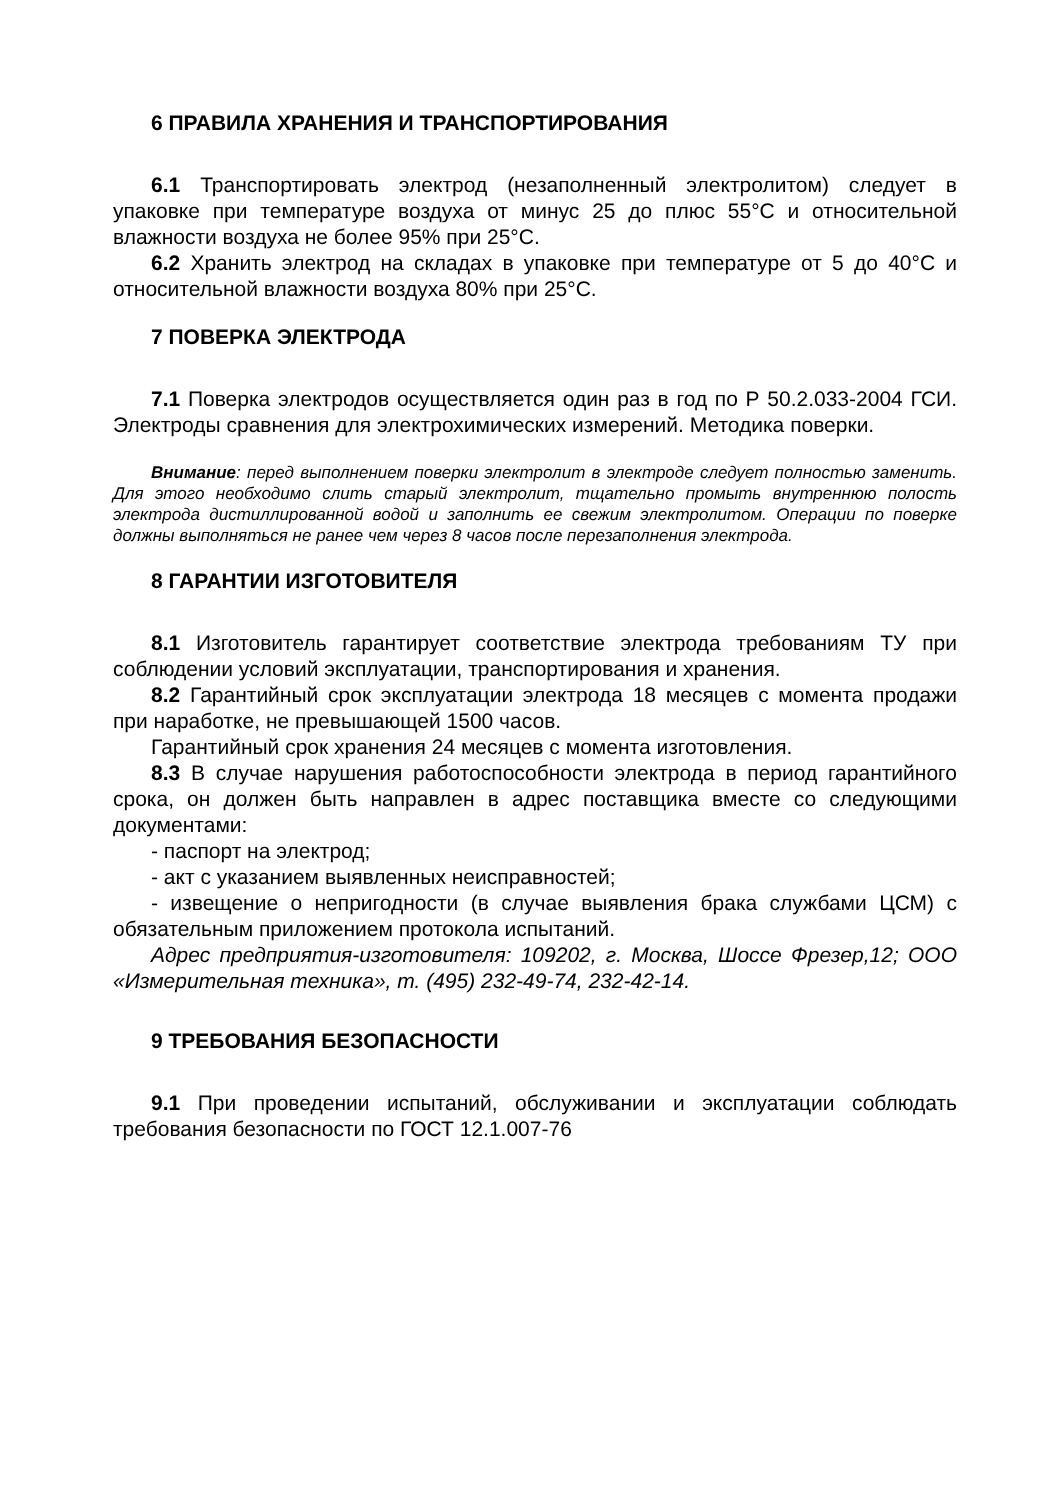6 ПРАВИЛА ХРАНЕНИЯ И ТРАНСПОРТИРОВАНИЯ
6.1 Транспортировать электрод (незаполненный электролитом) следует в упаковке при температуре воздуха от минус 25 до плюс 55°С и относительной влажности воздуха не более 95% при 25°С.
6.2 Хранить электрод на складах в упаковке при температуре от 5 до 40°С и относительной влажности воздуха 80% при 25°С.
7 ПОВЕРКА ЭЛЕКТРОДА
7.1 Поверка электродов осуществляется один раз в год по Р 50.2.033-2004 ГСИ. Электроды сравнения для электрохимических измерений. Методика поверки.
Внимание: перед выполнением поверки электролит в электроде следует полностью заменить. Для этого необходимо слить старый электролит, тщательно промыть внутреннюю полость электрода дистиллированной водой и заполнить ее свежим электролитом. Операции по поверке должны выполняться не ранее чем через 8 часов после перезаполнения электрода.
8 ГАРАНТИИ ИЗГОТОВИТЕЛЯ
8.1 Изготовитель гарантирует соответствие электрода требованиям ТУ при соблюдении условий эксплуатации, транспортирования и хранения.
8.2 Гарантийный срок эксплуатации электрода 18 месяцев с момента продажи при наработке, не превышающей 1500 часов.
Гарантийный срок хранения 24 месяцев с момента изготовления.
8.3 В случае нарушения работоспособности электрода в период гарантийного срока, он должен быть направлен в адрес поставщика вместе со следующими документами:
- паспорт на электрод;
- акт с указанием выявленных неисправностей;
- извещение о непригодности (в случае выявления брака службами ЦСМ) с обязательным приложением протокола испытаний.
Адрес предприятия-изготовителя: 109202, г. Москва, Шоссе Фрезер,12; ООО «Измерительная техника», т. (495) 232-49-74, 232-42-14.
9 ТРЕБОВАНИЯ БЕЗОПАСНОСТИ
9.1 При проведении испытаний, обслуживании и эксплуатации соблюдать требования безопасности по ГОСТ 12.1.007-76